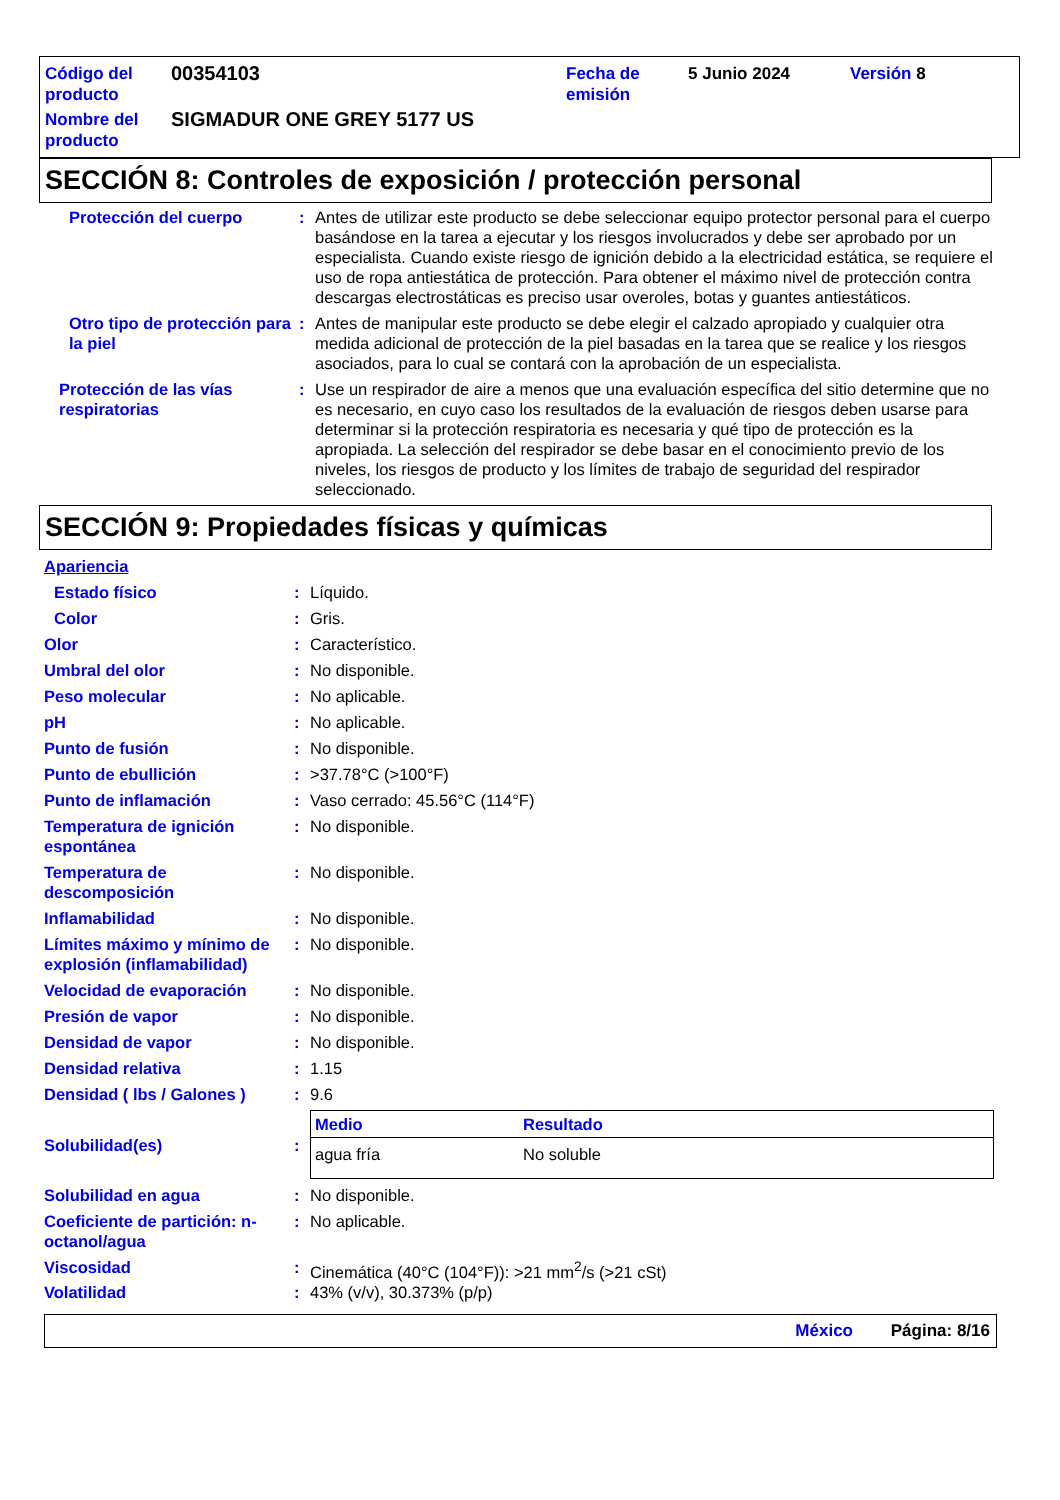| Código del producto | 00354103 | Fecha de emisión | 5 Junio 2024 | Versión 8 |
| Nombre del producto | SIGMADUR ONE GREY 5177 US | | | |
SECCIÓN 8: Controles de exposición / protección personal
Protección del cuerpo : Antes de utilizar este producto se debe seleccionar equipo protector personal para el cuerpo basándose en la tarea a ejecutar y los riesgos involucrados y debe ser aprobado por un especialista. Cuando existe riesgo de ignición debido a la electricidad estática, se requiere el uso de ropa antiestática de protección. Para obtener el máximo nivel de protección contra descargas electrostáticas es preciso usar overoles, botas y guantes antiestáticos.
Otro tipo de protección para la piel
: Antes de manipular este producto se debe elegir el calzado apropiado y cualquier otra medida adicional de protección de la piel basadas en la tarea que se realice y los riesgos asociados, para lo cual se contará con la aprobación de un especialista.
Protección de las vías respiratorias
: Use un respirador de aire a menos que una evaluación específica del sitio determine que no es necesario, en cuyo caso los resultados de la evaluación de riesgos deben usarse para determinar si la protección respiratoria es necesaria y qué tipo de protección es la apropiada. La selección del respirador se debe basar en el conocimiento previo de los niveles, los riesgos de producto y los límites de trabajo de seguridad del respirador seleccionado.
SECCIÓN 9: Propiedades físicas y químicas
Apariencia
Estado físico : Líquido.
Color : Gris.
Olor : Característico.
Umbral del olor : No disponible.
Peso molecular : No aplicable.
pH : No aplicable.
Punto de fusión : No disponible.
Punto de ebullición : >37.78°C (>100°F)
Punto de inflamación : Vaso cerrado: 45.56°C (114°F)
Temperatura de ignición espontánea
: No disponible.
Temperatura de descomposición
: No disponible.
Inflamabilidad : No disponible.
Límites máximo y mínimo de explosión (inflamabilidad)
: No disponible.
Velocidad de evaporación : No disponible.
Presión de vapor : No disponible.
Densidad de vapor : No disponible.
Densidad relativa : 1.15
Densidad ( lbs / Galones )
: 9.6
Solubilidad(es) :
| Medio | Resultado |
| --- | --- |
| agua fría | No soluble |
Solubilidad en agua : No disponible.
Coeficiente de partición: n-octanol/agua
: No aplicable.
Viscosidad : Cinemática (40°C (104°F)): >21 mm<sup>2</sup>/s (>21 cSt)
Volatilidad : 43% (v/v), 30.373% (p/p)
México Página: 8/16